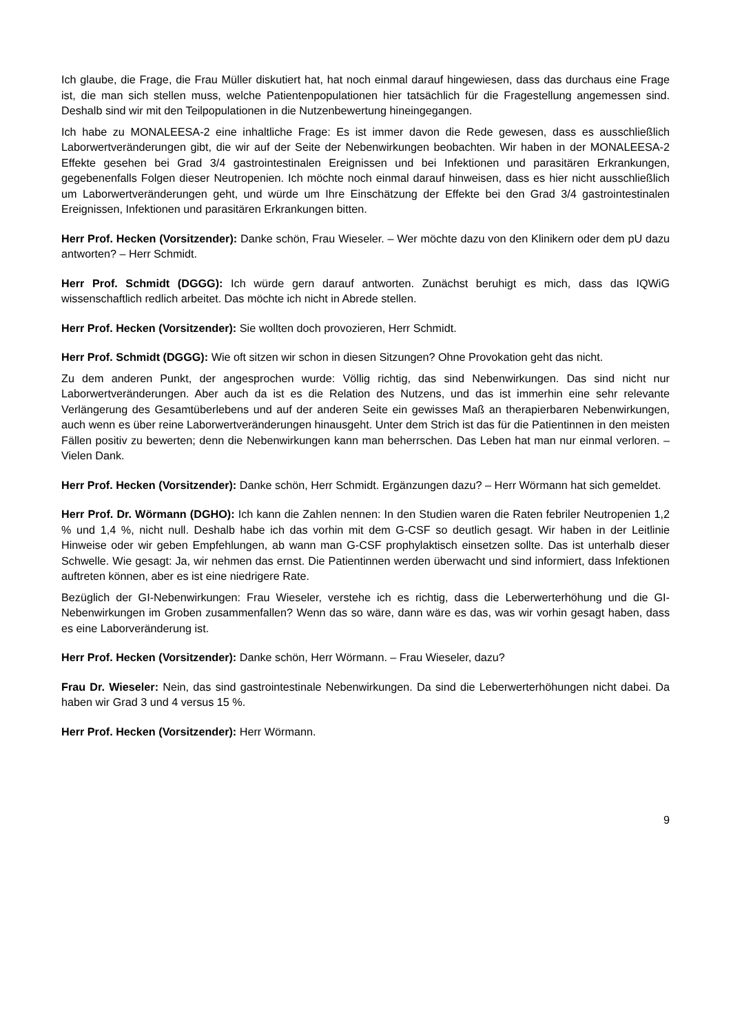Ich glaube, die Frage, die Frau Müller diskutiert hat, hat noch einmal darauf hingewiesen, dass das durchaus eine Frage ist, die man sich stellen muss, welche Patientenpopulationen hier tatsächlich für die Fragestellung angemessen sind. Deshalb sind wir mit den Teilpopulationen in die Nutzenbewertung hineingegangen.
Ich habe zu MONALEESA-2 eine inhaltliche Frage: Es ist immer davon die Rede gewesen, dass es ausschließlich Laborwertveränderungen gibt, die wir auf der Seite der Nebenwirkungen beobachten. Wir haben in der MONALEESA-2 Effekte gesehen bei Grad 3/4 gastrointestinalen Ereignissen und bei Infektionen und parasitären Erkrankungen, gegebenenfalls Folgen dieser Neutropenien. Ich möchte noch einmal darauf hinweisen, dass es hier nicht ausschließlich um Laborwertveränderungen geht, und würde um Ihre Einschätzung der Effekte bei den Grad 3/4 gastrointestinalen Ereignissen, Infektionen und parasitären Erkrankungen bitten.
Herr Prof. Hecken (Vorsitzender): Danke schön, Frau Wieseler. – Wer möchte dazu von den Klinikern oder dem pU dazu antworten? – Herr Schmidt.
Herr Prof. Schmidt (DGGG): Ich würde gern darauf antworten. Zunächst beruhigt es mich, dass das IQWiG wissenschaftlich redlich arbeitet. Das möchte ich nicht in Abrede stellen.
Herr Prof. Hecken (Vorsitzender): Sie wollten doch provozieren, Herr Schmidt.
Herr Prof. Schmidt (DGGG): Wie oft sitzen wir schon in diesen Sitzungen? Ohne Provokation geht das nicht.
Zu dem anderen Punkt, der angesprochen wurde: Völlig richtig, das sind Nebenwirkungen. Das sind nicht nur Laborwertveränderungen. Aber auch da ist es die Relation des Nutzens, und das ist immerhin eine sehr relevante Verlängerung des Gesamtüberlebens und auf der anderen Seite ein gewisses Maß an therapierbaren Nebenwirkungen, auch wenn es über reine Laborwertveränderungen hinausgeht. Unter dem Strich ist das für die Patientinnen in den meisten Fällen positiv zu bewerten; denn die Nebenwirkungen kann man beherrschen. Das Leben hat man nur einmal verloren. – Vielen Dank.
Herr Prof. Hecken (Vorsitzender): Danke schön, Herr Schmidt. Ergänzungen dazu? – Herr Wörmann hat sich gemeldet.
Herr Prof. Dr. Wörmann (DGHO): Ich kann die Zahlen nennen: In den Studien waren die Raten febriler Neutropenien 1,2 % und 1,4 %, nicht null. Deshalb habe ich das vorhin mit dem G-CSF so deutlich gesagt. Wir haben in der Leitlinie Hinweise oder wir geben Empfehlungen, ab wann man G-CSF prophylaktisch einsetzen sollte. Das ist unterhalb dieser Schwelle. Wie gesagt: Ja, wir nehmen das ernst. Die Patientinnen werden überwacht und sind informiert, dass Infektionen auftreten können, aber es ist eine niedrigere Rate.
Bezüglich der GI-Nebenwirkungen: Frau Wieseler, verstehe ich es richtig, dass die Leberwerterhöhung und die GI-Nebenwirkungen im Groben zusammenfallen? Wenn das so wäre, dann wäre es das, was wir vorhin gesagt haben, dass es eine Laborveränderung ist.
Herr Prof. Hecken (Vorsitzender): Danke schön, Herr Wörmann. – Frau Wieseler, dazu?
Frau Dr. Wieseler: Nein, das sind gastrointestinale Nebenwirkungen. Da sind die Leberwerterhöhungen nicht dabei. Da haben wir Grad 3 und 4 versus 15 %.
Herr Prof. Hecken (Vorsitzender): Herr Wörmann.
9